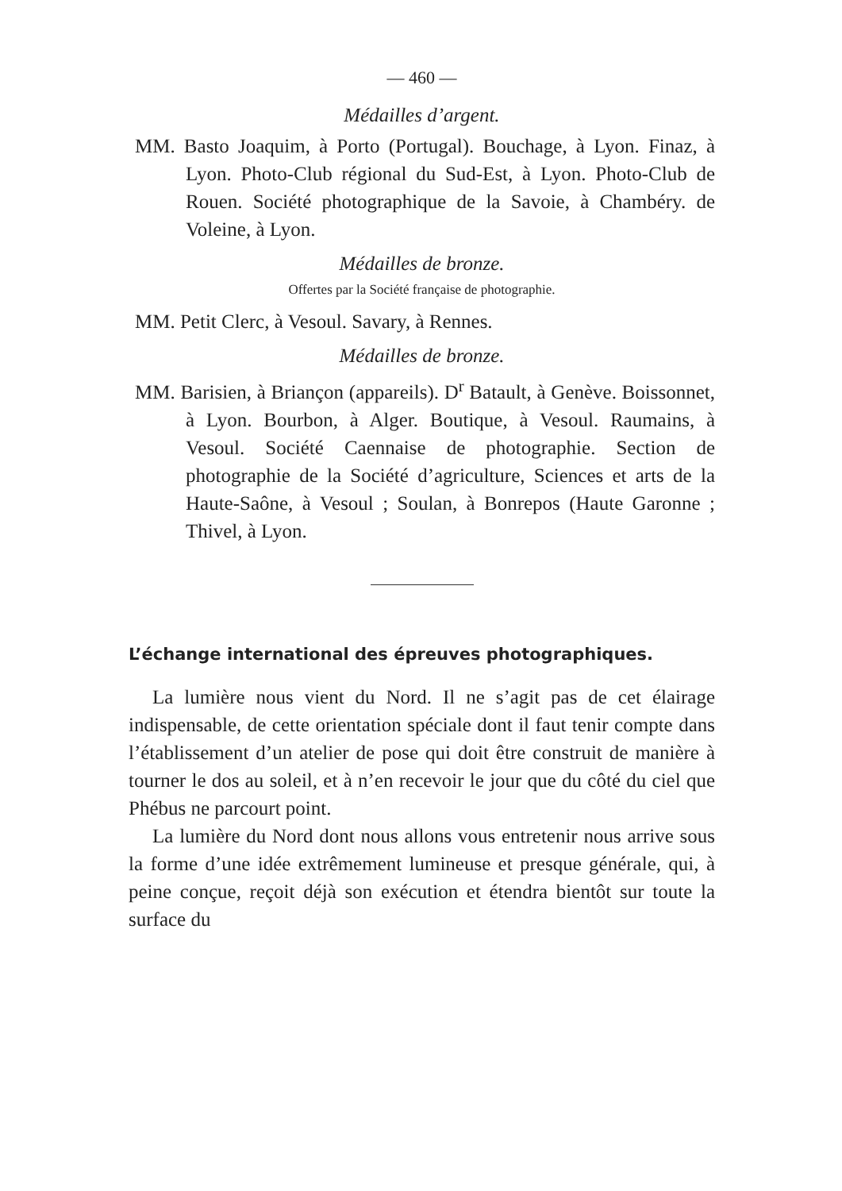— 460 —
Médailles d’argent.
MM. Basto Joaquim, à Porto (Portugal). Bouchage, à Lyon. Finaz, à Lyon. Photo-Club régional du Sud-Est, à Lyon. Photo-Club de Rouen. Société photographique de la Savoie, à Chambéry. de Voleine, à Lyon.
Médailles de bronze.
Offertes par la Société française de photographie.
MM. Petit Clerc, à Vesoul. Savary, à Rennes.
Médailles de bronze.
MM. Barisien, à Briançon (appareils). D<sup>r</sup> Batault, à Genève. Boissonnet, à Lyon. Bourbon, à Alger. Boutique, à Vesoul. Raumains, à Vesoul. Société Caennaise de photographie. Section de photographie de la Société d’agriculture, Sciences et arts de la Haute-Saône, à Vesoul ; Soulan, à Bonrepos (Haute Garonne ; Thivel, à Lyon.
L’échange international des épreuves photographiques.
La lumière nous vient du Nord. Il ne s’agit pas de cet élairage indispensable, de cette orientation spéciale dont il faut tenir compte dans l’établissement d’un atelier de pose qui doit être construit de manière à tourner le dos au soleil, et à n’en recevoir le jour que du côté du ciel que Phébus ne parcourt point.
La lumière du Nord dont nous allons vous entretenir nous arrive sous la forme d’une idée extrêmement lumineuse et presque générale, qui, à peine conçue, reçoit déjà son exécution et étendra bientôt sur toute la surface du